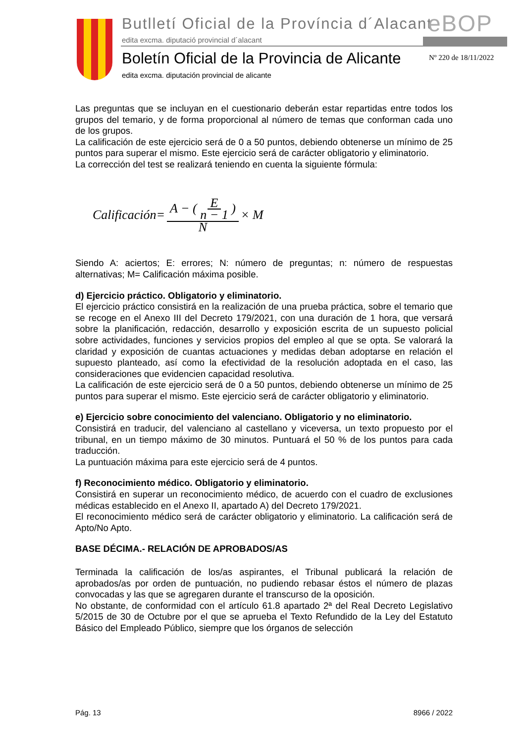Butlletí Oficial de la Província d´Alacant
edita excma. diputació provincial d´alacant
eBOP
Boletín Oficial de la Provincia de Alicante
edita excma. diputación provincial de alicante
Nº 220 de 18/11/2022
Las preguntas que se incluyan en el cuestionario deberán estar repartidas entre todos los grupos del temario, y de forma proporcional al número de temas que conforman cada uno de los grupos.
La calificación de este ejercicio será de 0 a 50 puntos, debiendo obtenerse un mínimo de 25 puntos para superar el mismo. Este ejercicio será de carácter obligatorio y eliminatorio.
La corrección del test se realizará teniendo en cuenta la siguiente fórmula:
Calificación= A − ( E n − 1 ) N × M
Siendo A: aciertos; E: errores; N: número de preguntas; n: número de respuestas alternativas; M= Calificación máxima posible.
d) Ejercicio práctico. Obligatorio y eliminatorio.
El ejercicio práctico consistirá en la realización de una prueba práctica, sobre el temario que se recoge en el Anexo III del Decreto 179/2021, con una duración de 1 hora, que versará sobre la planificación, redacción, desarrollo y exposición escrita de un supuesto policial sobre actividades, funciones y servicios propios del empleo al que se opta. Se valorará la claridad y exposición de cuantas actuaciones y medidas deban adoptarse en relación el supuesto planteado, así como la efectividad de la resolución adoptada en el caso, las consideraciones que evidencien capacidad resolutiva.
La calificación de este ejercicio será de 0 a 50 puntos, debiendo obtenerse un mínimo de 25 puntos para superar el mismo. Este ejercicio será de carácter obligatorio y eliminatorio.
e) Ejercicio sobre conocimiento del valenciano. Obligatorio y no eliminatorio.
Consistirá en traducir, del valenciano al castellano y viceversa, un texto propuesto por el tribunal, en un tiempo máximo de 30 minutos. Puntuará el 50 % de los puntos para cada traducción.
La puntuación máxima para este ejercicio será de 4 puntos.
f) Reconocimiento médico. Obligatorio y eliminatorio.
Consistirá en superar un reconocimiento médico, de acuerdo con el cuadro de exclusiones médicas establecido en el Anexo II, apartado A) del Decreto 179/2021.
El reconocimiento médico será de carácter obligatorio y eliminatorio. La calificación será de Apto/No Apto.
BASE DÉCIMA.- RELACIÓN DE APROBADOS/AS
Terminada la calificación de los/as aspirantes, el Tribunal publicará la relación de aprobados/as por orden de puntuación, no pudiendo rebasar éstos el número de plazas convocadas y las que se agregaren durante el transcurso de la oposición.
No obstante, de conformidad con el artículo 61.8 apartado 2ª del Real Decreto Legislativo 5/2015 de 30 de Octubre por el que se aprueba el Texto Refundido de la Ley del Estatuto Básico del Empleado Público, siempre que los órganos de selección
Pág. 13 8966 / 2022